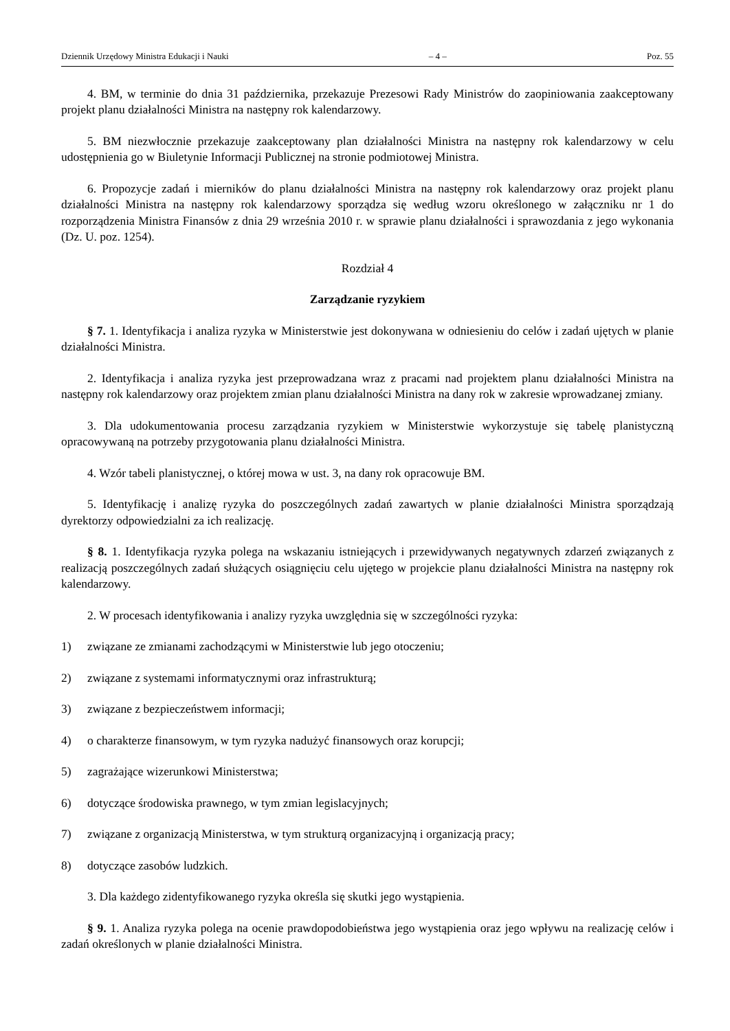Dziennik Urzędowy Ministra Edukacji i Nauki – 4 – Poz. 55
4. BM, w terminie do dnia 31 października, przekazuje Prezesowi Rady Ministrów do zaopiniowania zaakceptowany projekt planu działalności Ministra na następny rok kalendarzowy.
5. BM niezwłocznie przekazuje zaakceptowany plan działalności Ministra na następny rok kalendarzowy w celu udostępnienia go w Biuletynie Informacji Publicznej na stronie podmiotowej Ministra.
6. Propozycje zadań i mierników do planu działalności Ministra na następny rok kalendarzowy oraz projekt planu działalności Ministra na następny rok kalendarzowy sporządza się według wzoru określonego w załączniku nr 1 do rozporządzenia Ministra Finansów z dnia 29 września 2010 r. w sprawie planu działalności i sprawozdania z jego wykonania (Dz. U. poz. 1254).
Rozdział 4
Zarządzanie ryzykiem
§ 7. 1. Identyfikacja i analiza ryzyka w Ministerstwie jest dokonywana w odniesieniu do celów i zadań ujętych w planie działalności Ministra.
2. Identyfikacja i analiza ryzyka jest przeprowadzana wraz z pracami nad projektem planu działalności Ministra na następny rok kalendarzowy oraz projektem zmian planu działalności Ministra na dany rok w zakresie wprowadzanej zmiany.
3. Dla udokumentowania procesu zarządzania ryzykiem w Ministerstwie wykorzystuje się tabelę planistyczną opracowywaną na potrzeby przygotowania planu działalności Ministra.
4. Wzór tabeli planistycznej, o której mowa w ust. 3, na dany rok opracowuje BM.
5. Identyfikację i analizę ryzyka do poszczególnych zadań zawartych w planie działalności Ministra sporządzają dyrektorzy odpowiedzialni za ich realizację.
§ 8. 1. Identyfikacja ryzyka polega na wskazaniu istniejących i przewidywanych negatywnych zdarzeń związanych z realizacją poszczególnych zadań służących osiągnięciu celu ujętego w projekcie planu działalności Ministra na następny rok kalendarzowy.
2. W procesach identyfikowania i analizy ryzyka uwzględnia się w szczególności ryzyka:
1) związane ze zmianami zachodzącymi w Ministerstwie lub jego otoczeniu;
2) związane z systemami informatycznymi oraz infrastrukturą;
3) związane z bezpieczeństwem informacji;
4) o charakterze finansowym, w tym ryzyka nadużyć finansowych oraz korupcji;
5) zagrażające wizerunkowi Ministerstwa;
6) dotyczące środowiska prawnego, w tym zmian legislacyjnych;
7) związane z organizacją Ministerstwa, w tym strukturą organizacyjną i organizacją pracy;
8) dotyczące zasobów ludzkich.
3. Dla każdego zidentyfikowanego ryzyka określa się skutki jego wystąpienia.
§ 9. 1. Analiza ryzyka polega na ocenie prawdopodobieństwa jego wystąpienia oraz jego wpływu na realizację celów i zadań określonych w planie działalności Ministra.